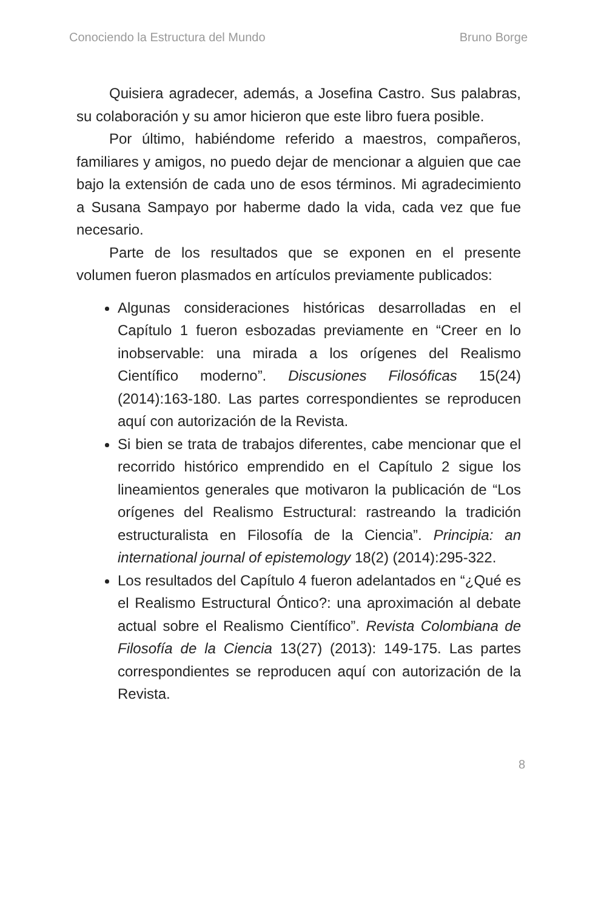Conociendo la Estructura del Mundo Bruno Borge
Quisiera agradecer, además, a Josefina Castro. Sus palabras, su colaboración y su amor hicieron que este libro fuera posible.
Por último, habiéndome referido a maestros, compañeros, familiares y amigos, no puedo dejar de mencionar a alguien que cae bajo la extensión de cada uno de esos términos. Mi agradecimiento a Susana Sampayo por haberme dado la vida, cada vez que fue necesario.
Parte de los resultados que se exponen en el presente volumen fueron plasmados en artículos previamente publicados:
Algunas consideraciones históricas desarrolladas en el Capítulo 1 fueron esbozadas previamente en “Creer en lo inobservable: una mirada a los orígenes del Realismo Científico moderno”. Discusiones Filosóficas 15(24) (2014):163-180. Las partes correspondientes se reproducen aquí con autorización de la Revista.
Si bien se trata de trabajos diferentes, cabe mencionar que el recorrido histórico emprendido en el Capítulo 2 sigue los lineamientos generales que motivaron la publicación de “Los orígenes del Realismo Estructural: rastreando la tradición estructuralista en Filosofía de la Ciencia”. Principia: an international journal of epistemology 18(2) (2014):295-322.
Los resultados del Capítulo 4 fueron adelantados en “¿Qué es el Realismo Estructural Óntico?: una aproximación al debate actual sobre el Realismo Científico”. Revista Colombiana de Filosofía de la Ciencia 13(27) (2013): 149-175. Las partes correspondientes se reproducen aquí con autorización de la Revista.
8